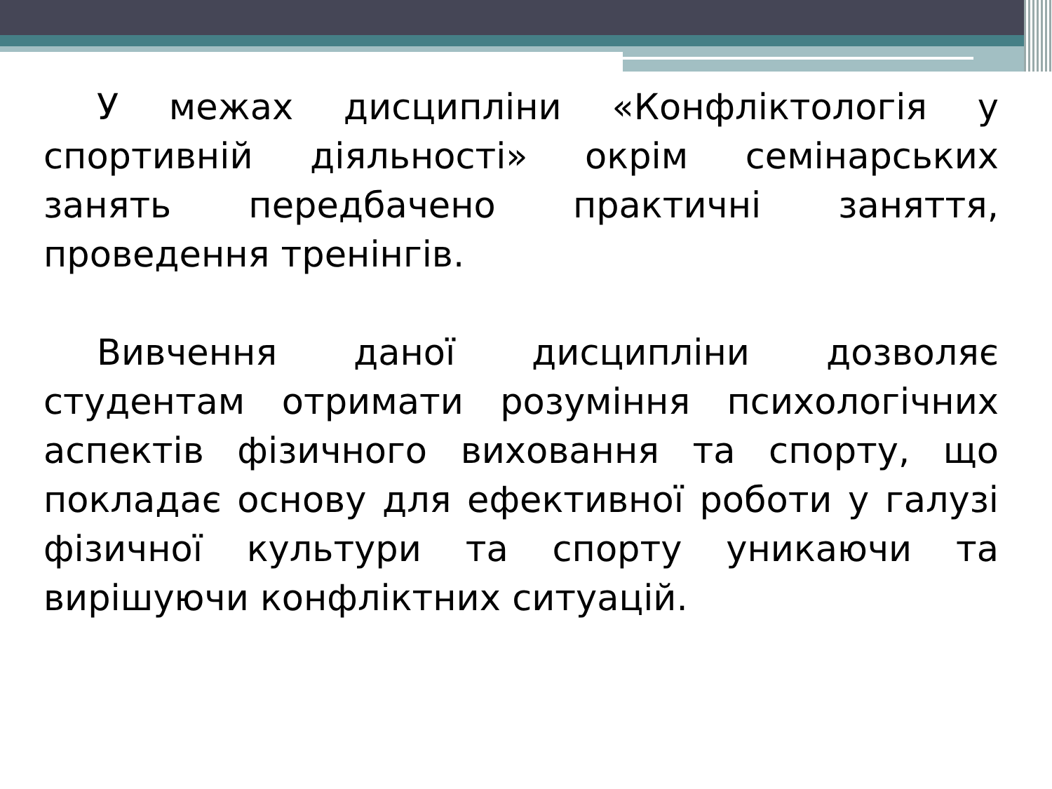У межах дисципліни «Конфліктологія у спортивній діяльності» окрім семінарських занять передбачено практичні заняття, проведення тренінгів.
Вивчення даної дисципліни дозволяє студентам отримати розуміння психологічних аспектів фізичного виховання та спорту, що покладає основу для ефективної роботи у галузі фізичної культури та спорту уникаючи та вирішуючи конфліктних ситуацій.